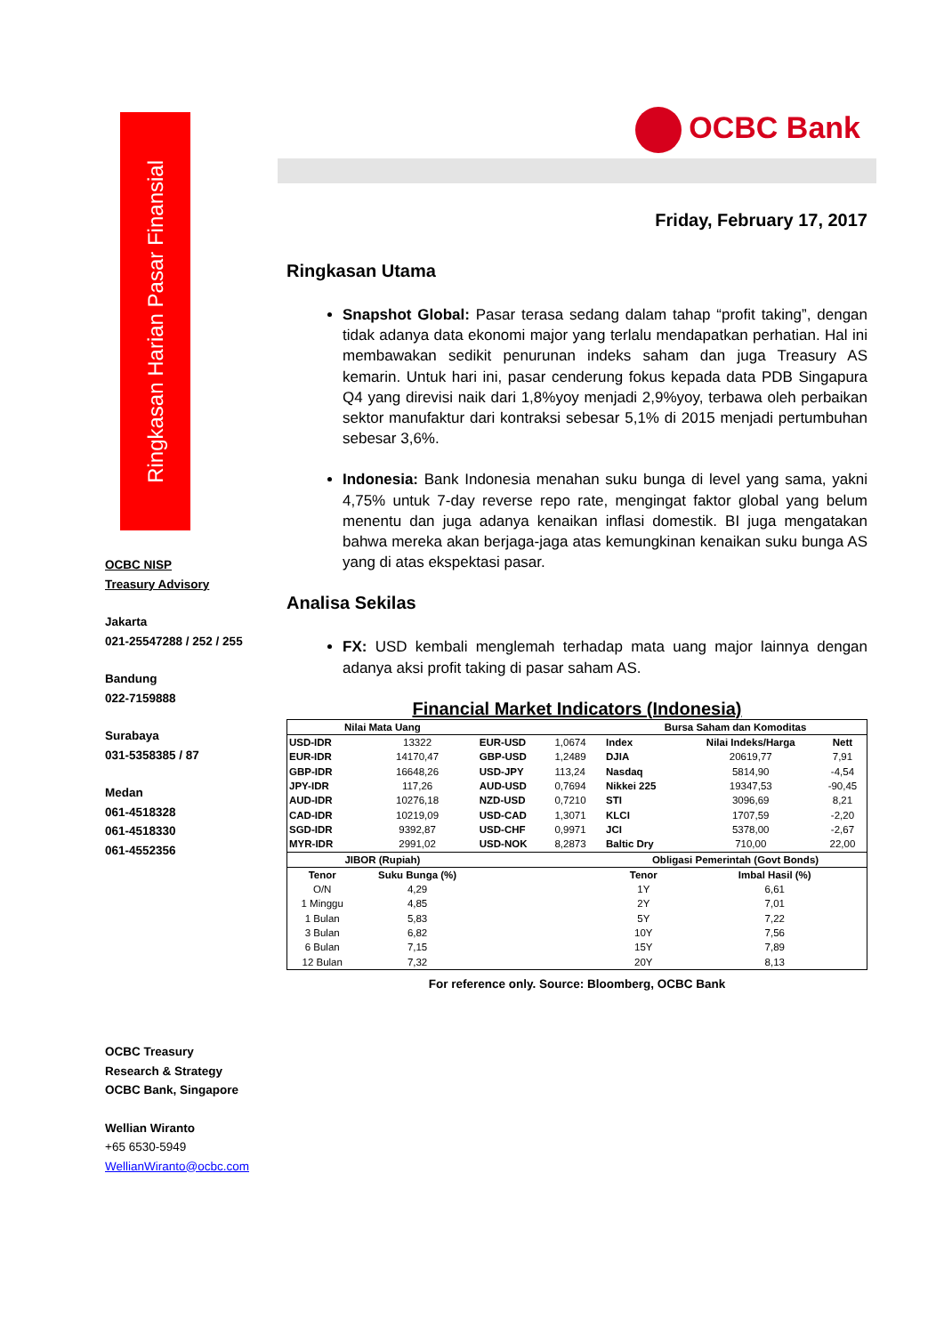Ringkasan Harian Pasar Finansial
OCBC NISP
Treasury Advisory
Jakarta
021-25547288 / 252 / 255
Bandung
022-7159888
Surabaya
031-5358385 / 87
Medan
061-4518328
061-4518330
061-4552356
OCBC Treasury
Research & Strategy
OCBC Bank, Singapore
Wellian Wiranto
+65 6530-5949
WellianWiranto@ocbc.com
OCBC Bank
Friday, February 17, 2017
Ringkasan Utama
Snapshot Global: Pasar terasa sedang dalam tahap “profit taking”, dengan tidak adanya data ekonomi major yang terlalu mendapatkan perhatian. Hal ini membawakan sedikit penurunan indeks saham dan juga Treasury AS kemarin. Untuk hari ini, pasar cenderung fokus kepada data PDB Singapura Q4 yang direvisi naik dari 1,8%yoy menjadi 2,9%yoy, terbawa oleh perbaikan sektor manufaktur dari kontraksi sebesar 5,1% di 2015 menjadi pertumbuhan sebesar 3,6%.
Indonesia: Bank Indonesia menahan suku bunga di level yang sama, yakni 4,75% untuk 7-day reverse repo rate, mengingat faktor global yang belum menentu dan juga adanya kenaikan inflasi domestik. BI juga mengatakan bahwa mereka akan berjaga-jaga atas kemungkinan kenaikan suku bunga AS yang di atas ekspektasi pasar.
Analisa Sekilas
FX: USD kembali menglemah terhadap mata uang major lainnya dengan adanya aksi profit taking di pasar saham AS.
Financial Market Indicators (Indonesia)
| Nilai Mata Uang | | | | Bursa Saham dan Komoditas | | |
| --- | --- | --- | --- | --- | --- | --- |
| USD-IDR | 13322 | EUR-USD | 1,0674 | Index | Nilai Indeks/Harga | Nett |
| EUR-IDR | 14170,47 | GBP-USD | 1,2489 | DJIA | 20619,77 | 7,91 |
| GBP-IDR | 16648,26 | USD-JPY | 113,24 | Nasdaq | 5814,90 | -4,54 |
| JPY-IDR | 117,26 | AUD-USD | 0,7694 | Nikkei 225 | 19347,53 | -90,45 |
| AUD-IDR | 10276,18 | NZD-USD | 0,7210 | STI | 3096,69 | 8,21 |
| CAD-IDR | 10219,09 | USD-CAD | 1,3071 | KLCI | 1707,59 | -2,20 |
| SGD-IDR | 9392,87 | USD-CHF | 0,9971 | JCI | 5378,00 | -2,67 |
| MYR-IDR | 2991,02 | USD-NOK | 8,2873 | Baltic Dry | 710,00 | 22,00 |
| JIBOR (Rupiah) | | | | Obligasi Pemerintah (Govt Bonds) | | |
| Tenor | Suku Bunga (%) | | | Tenor | Imbal Hasil (%) | |
| O/N | 4,29 | | | 1Y | 6,61 | |
| 1 Minggu | 4,85 | | | 2Y | 7,01 | |
| 1 Bulan | 5,83 | | | 5Y | 7,22 | |
| 3 Bulan | 6,82 | | | 10Y | 7,56 | |
| 6 Bulan | 7,15 | | | 15Y | 7,89 | |
| 12 Bulan | 7,32 | | | 20Y | 8,13 | |
For reference only. Source: Bloomberg, OCBC Bank